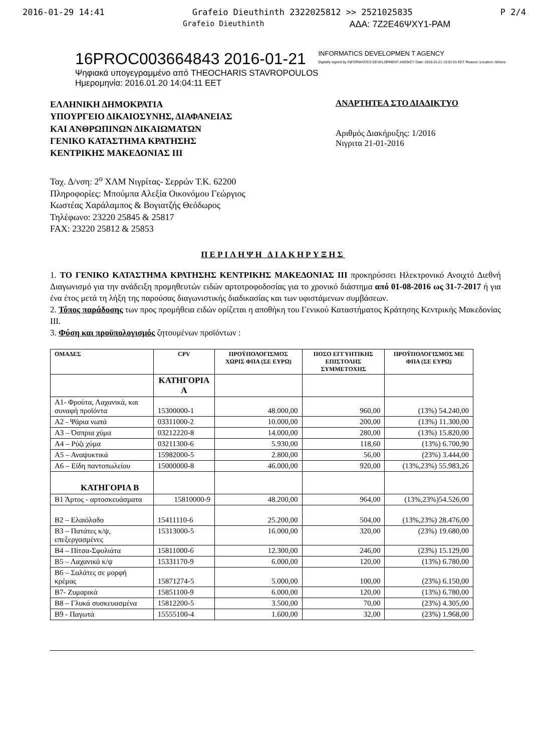2016-01-29 14:41 Grafeio Dieuthinth 2322025812 >> 2521025835 P 2/4
Grafeio Dieuthinth ΑΔΑ: 7Ζ2Ε46ΨΧΥ1-ΡΑΜ
16PROC003664843 2016-01-21
Ψηφιακά υπογεγραμμένο από THEOCHARIS STAVROPOULOS
Ημερομηνία: 2016.01.20 14:04:11 EET
INFORMATICS DEVELOPMEN T AGENCY
Digitally signed by INFORMATICS DEVELOPMENT AGENCY Date: 2016.01.21 10:01:01 EET Reason: Location: Athens
ΕΛΛΗΝΙΚΗ ΔΗΜΟΚΡΑΤΙΑ
ΥΠΟΥΡΓΕΙΟ ΔΙΚΑΙΟΣΥΝΗΣ, ΔΙΑΦΑΝΕΙΑΣ
ΚΑΙ ΑΝΘΡΩΠΙΝΩΝ ΔΙΚΑΙΩΜΑΤΩΝ
ΓΕΝΙΚΟ ΚΑΤΑΣΤΗΜΑ ΚΡΑΤΗΣΗΣ
ΚΕΝΤΡΙΚΗΣ ΜΑΚΕΔΟΝΙΑΣ ΙΙΙ
ΑΝΑΡΤΗΤΕΑ ΣΤΟ ΔΙΑΔΙΚΤΥΟ
Αριθμός Διακήρυξης: 1/2016
Νιγριτα 21-01-2016
Ταχ. Δ/νση: 2<sup>ο</sup> ΧΛΜ Νιγρίτας- Σερρών Τ.Κ. 62200
Πληροφορίες: Μπούμπα Αλεξία Οικονόμου Γεώργιος
Κωστέας Χαράλαμπος & Βογιατζής Θεόδωρος
Τηλέφωνο: 23220 25845 & 25817
FAX: 23220 25812 & 25853
ΠΕΡΙΛΗΨΗ ΔΙΑΚΗΡΥΞΗΣ
1. ΤΟ ΓΕΝΙΚΟ ΚΑΤΑΣΤΗΜΑ ΚΡΑΤΗΣΗΣ ΚΕΝΤΡΙΚΗΣ ΜΑΚΕΔΟΝΙΑΣ ΙΙΙ προκηρύσσει Ηλεκτρονικό Ανοιχτό Διεθνή Διαγωνισμό για την ανάδειξη προμηθευτών ειδών αρτοτροφοδοσίας για το χρονικό διάστημα από 01-08-2016 ως 31-7-2017 ή για ένα έτος μετά τη λήξη της παρούσας διαγωνιστικής διαδικασίας και των υφιστάμενων συμβάσεων.
2. Τόπος παράδοσης των προς προμήθεια ειδών ορίζεται η αποθήκη του Γενικού Καταστήματος Κράτησης Κεντρικής Μακεδονίας ΙΙΙ.
3. Φύση και προϋπολογισμός ζητουμένων προϊόντων :
| ΟΜΑΔΕΣ | CPV | ΠΡΟΫΠΟΛΟΓΙΣΜΟΣ ΧΩΡΙΣ ΦΠΑ (ΣΕ ΕΥΡΩ) | ΠΟΣΟ ΕΓΓΥΗΤΙΚΗΣ ΕΠΙΣΤΟΛΗΣ ΣΥΜΜΕΤΟΧΗΣ | ΠΡΟΫΠΟΛΟΓΙΣΜΟΣ ΜΕ ΦΠΑ (ΣΕ ΕΥΡΩ) |
| --- | --- | --- | --- | --- |
| | ΚΑΤΗΓΟΡΙΑ Α | | | |
| Α1- Φρούτα, Λαχανικά, και συναφή προϊόντα | 15300000-1 | 48.000,00 | 960,00 | (13%) 54.240,00 |
| Α2 - Ψάρια νωπά | 03311000-2 | 10.000,00 | 200,00 | (13%) 11.300,00 |
| Α3 – Όσπρια χύμα | 03212220-8 | 14.000,00 | 280,00 | (13%) 15.820,00 |
| Α4 – Ρύζι χύμα | 03211300-6 | 5.930,00 | 118,60 | (13%) 6.700,90 |
| Α5 – Αναψυκτικά | 15982000-5 | 2.800,00 | 56,00 | (23%) 3.444,00 |
| Α6 – Είδη παντοπωλείου | 15000000-8 | 46.000,00 | 920,00 | (13%,23%) 55.983,26 |
| ΚΑΤΗΓΟΡΙΑ Β | | | | |
| Β1 Άρτος - αρτοσκευάσματα | 15810000-9 | 48.200,00 | 964,00 | (13%,23%)54.526,00 |
| Β2 – Ελαιόλαδο | 15411110-6 | 25.200,00 | 504,00 | (13%,23%) 28.476,00 |
| Β3 – Πατάτες κ/ψ, επεξεργασμένες | 15313000-5 | 16.000,00 | 320,00 | (23%) 19.680,00 |
| Β4 – Πίτσα-Σφολιάτα | 15811000-6 | 12.300,00 | 246,00 | (23%) 15.129,00 |
| Β5 – Λαχανικά κ/ψ | 15331170-9 | 6.000,00 | 120,00 | (13%) 6.780,00 |
| Β6 – Σαλάτες σε μορφή κρέμας | 15871274-5 | 5.000,00 | 100,00 | (23%) 6.150,00 |
| Β7- Ζυμαρικά | 15851100-9 | 6.000,00 | 120,00 | (13%) 6.780,00 |
| Β8 – Γλυκά συσκευασμένα | 15812200-5 | 3.500,00 | 70,00 | (23%) 4.305,00 |
| Β9 - Παγωτά | 15555100-4 | 1.600,00 | 32,00 | (23%) 1.968,00 |